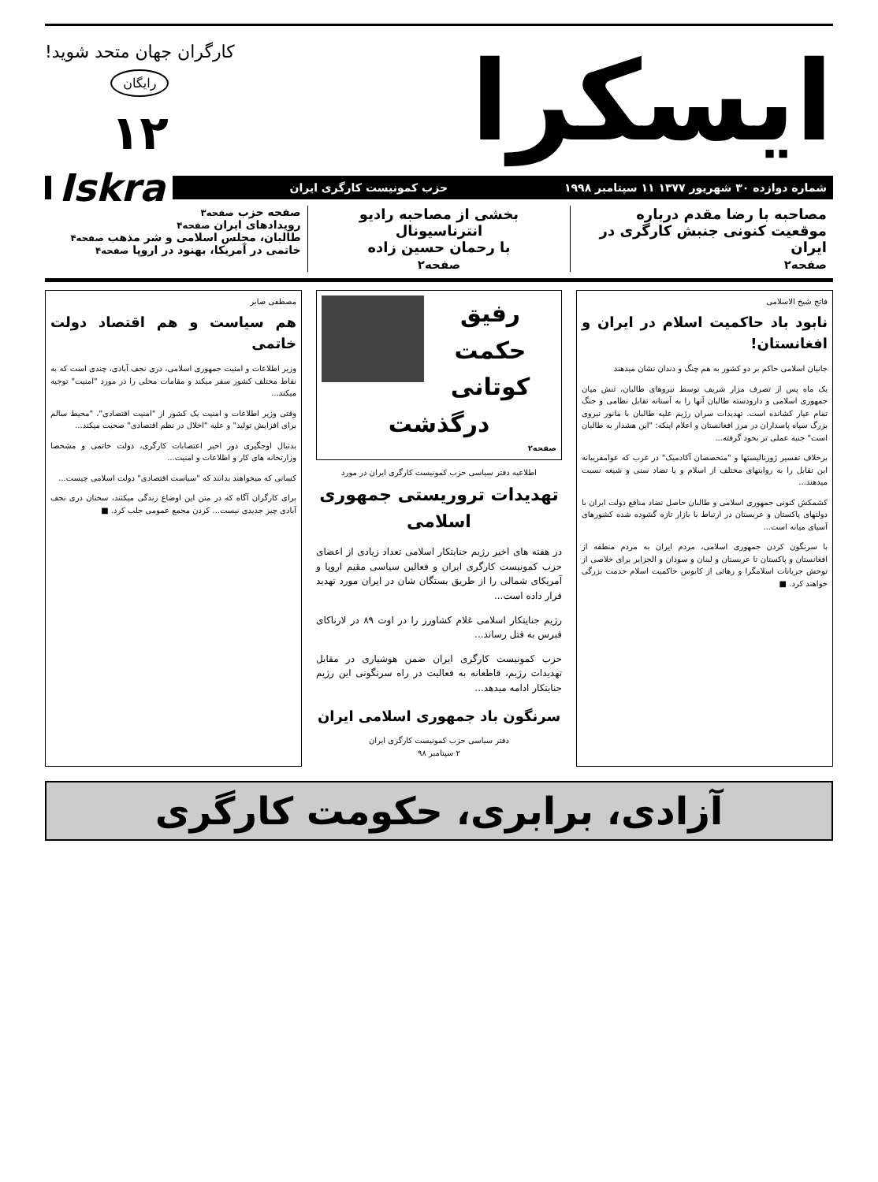ایسکرا
کارگران جهان متحد شوید!
رایگان
۱۲
شماره دوازده ۳۰ شهریور ۱۳۷۷ ۱۱ سپتامبر ۱۹۹۸ حزب کمونیست کارگری ایران Iskra
مصاحبه با رضا مقدم درباره
موقعیت کنونی جنبش کارگری در ایران
صفحه۲
بخشی از مصاحبه رادیو انترناسیونال
با رحمان حسین زاده
صفحه۲
صفحه حزب صفحه۳
رویدادهای ایران صفحه۴
طالبان، مجلس اسلامی و شر مذهب صفحه۴
خاتمی در آمریکا، بهنود در اروپا صفحه۴
فاتح شیخ الاسلامی
نابود باد حاکمیت اسلام در ایران و افغانستان!
جانیان اسلامی حاکم بر دو کشور به هم چنگ و دندان نشان میدهند
یک ماه پس از تصرف مزار شریف توسط نیروهای طالبان، تنش میان جمهوری اسلامی و دارودسته طالبان آنها را به آستانه تقابل نظامی و جنگ تمام عیار کشانده است. تهدیدات سران رژیم علیه طالبان با مانور نیروی بزرگ سپاه پاسداران در مرز افغانستان و اعلام اینکه: "این هشدار به طالبان است" جنبه عملی تر بخود گرفته...
برخلاف تفسیر ژورنالیستها و "متخصصان آکادمیک" در غرب که عوامفریبانه این تقابل را به روایتهای مختلف از اسلام و یا تضاد سنی و شیعه نسبت میدهند...
کشمکش کنونی جمهوری اسلامی و طالبان حاصل تضاد منافع دولت ایران با دولتهای پاکستان و عربستان در ارتباط با بازار تازه گشوده شده کشورهای آسیای میانه است...
با سرنگون کردن جمهوری اسلامی، مردم ایران به مردم منطقه از افغانستان و پاکستان تا عربستان و لبنان و سودان و الجزایر برای خلاصی از توحش جریانات اسلامگرا و رهائی از کابوس حاکمیت اسلام خدمت بزرگی خواهند کرد. ■
رفیق حکمت کوتانی درگذشت
صفحه۲
اطلاعیه دفتر سیاسی حزب کمونیست کارگری ایران در مورد
تهدیدات تروریستی جمهوری اسلامی
در هفته های اخیر رژیم جنایتکار اسلامی تعداد زیادی از اعضای حزب کمونیست کارگری ایران و فعالین سیاسی مقیم اروپا و آمریکای شمالی را از طریق بستگان شان در ایران مورد تهدید قرار داده است...
رژیم جنایتکار اسلامی غلام کشاورز را در اوت ۸۹ در لارناکای قبرس به قتل رساند...
حزب کمونیست کارگری ایران ضمن هوشیاری در مقابل تهدیدات رژیم، قاطعانه به فعالیت در راه سرنگونی این رژیم جنایتکار ادامه میدهد...
سرنگون باد جمهوری اسلامی ایران
دفتر سیاسی حزب کمونیست کارگری ایران
۲ سپتامبر ۹۸
مصطفی صابر
هم سیاست و هم اقتصاد دولت خاتمی
وزیر اطلاعات و امنیت جمهوری اسلامی، دری نجف آبادی، چندی است که به نقاط مختلف کشور سفر میکند و مقامات محلی را در مورد "امنیت" توجیه میکند...
وقتی وزیر اطلاعات و امنیت یک کشور از "امنیت اقتصادی"، "محیط سالم برای افزایش تولید" و علیه "اخلال در نظم اقتصادی" صحبت میکند...
بدنبال اوجگیری دور اخیر اعتصابات کارگری، دولت خاتمی و مشخصا وزارتخانه های کار و اطلاعات و امنیت...
کسانی که میخواهند بدانند که "سیاست اقتصادی" دولت اسلامی چیست...
برای کارگران آگاه که در متن این اوضاع زندگی میکنند، سخنان دری نجف آبادی چیز جدیدی نیست... کردن مجمع عمومی جلب کرد. ■
آزادی، برابری، حکومت کارگری